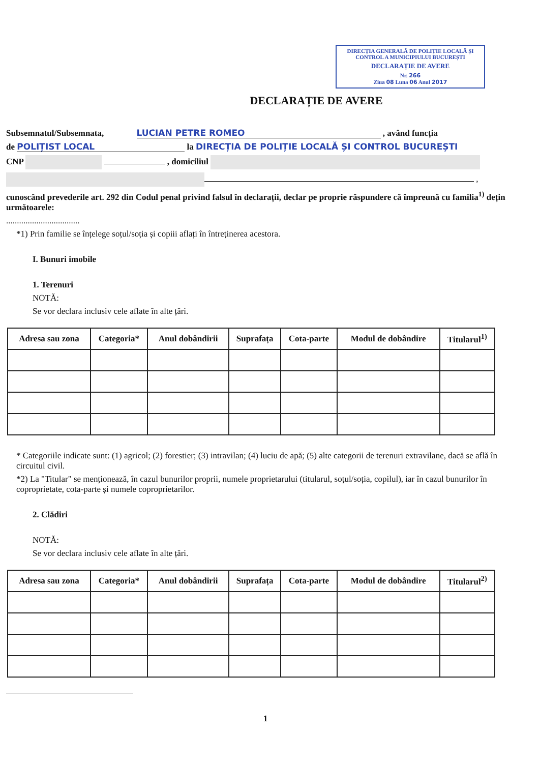DIRECȚIA GENERALĂ DE POLIȚIE LOCALĂ ȘI
CONTROL A MUNICIPIULUI BUCUREȘTI
DECLARAȚIE DE AVERE
Nr. 266
Ziua 08 Luna 06 Anul 2017
DECLARAȚIE DE AVERE
Subsemnatul/Subsemnata, LUCIAN PETRE ROMEO , având funcția
de POLIȚIST LOCAL la DIRECȚIA DE POLIȚIE LOCALĂ ȘI CONTROL BUCUREȘTI
CNP , domiciliul
,
cunoscând prevederile art. 292 din Codul penal privind falsul în declarații, declar pe proprie răspundere că împreună cu familia<sup>1)</sup> dețin următoarele:
..................................
*1) Prin familie se înțelege soțul/soția și copiii aflați în întreținerea acestora.
I. Bunuri imobile
1. Terenuri
NOTĂ:
Se vor declara inclusiv cele aflate în alte țări.
| Adresa sau zona | Categoria* | Anul dobândirii | Suprafața | Cota-parte | Modul de dobândire | Titularul<sup>1)</sup> |
| --- | --- | --- | --- | --- | --- | --- |
* Categoriile indicate sunt: (1) agricol; (2) forestier; (3) intravilan; (4) luciu de apă; (5) alte categorii de terenuri extravilane, dacă se află în circuitul civil.
*2) La "Titular" se menționează, în cazul bunurilor proprii, numele proprietarului (titularul, soțul/soția, copilul), iar în cazul bunurilor în coproprietate, cota-parte și numele coproprietarilor.
2. Clădiri
NOTĂ:
Se vor declara inclusiv cele aflate în alte țări.
| Adresa sau zona | Categoria* | Anul dobândirii | Suprafața | Cota-parte | Modul de dobândire | Titularul<sup>2)</sup> |
| --- | --- | --- | --- | --- | --- | --- |
1